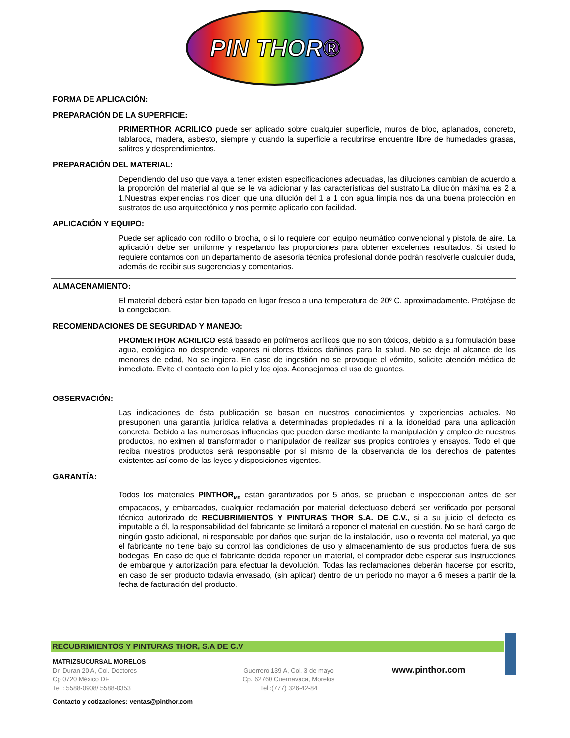PIN THOR®
FORMA DE APLICACIÓN:
PREPARACIÓN DE LA SUPERFICIE:
PRIMERTHOR ACRILICO puede ser aplicado sobre cualquier superficie, muros de bloc, aplanados, concreto, tablaroca, madera, asbesto, siempre y cuando la superficie a recubrirse encuentre libre de humedades grasas, salitres y desprendimientos.
PREPARACIÓN DEL MATERIAL:
Dependiendo del uso que vaya a tener existen especificaciones adecuadas, las diluciones cambian de acuerdo a la proporción del material al que se le va adicionar y las características del sustrato.La dilución máxima es 2 a 1.Nuestras experiencias nos dicen que una dilución del 1 a 1 con agua limpia nos da una buena protección en sustratos de uso arquitectónico y nos permite aplicarlo con facilidad.
APLICACIÓN Y EQUIPO:
Puede ser aplicado con rodillo o brocha, o si lo requiere con equipo neumático convencional y pistola de aire. La aplicación debe ser uniforme y respetando las proporciones para obtener excelentes resultados. Si usted lo requiere contamos con un departamento de asesoría técnica profesional donde podrán resolverle cualquier duda, además de recibir sus sugerencias y comentarios.
ALMACENAMIENTO:
El material deberá estar bien tapado en lugar fresco a una temperatura de 20º C. aproximadamente. Protéjase de la congelación.
RECOMENDACIONES DE SEGURIDAD Y MANEJO:
PROMERTHOR ACRILICO está basado en polímeros acrílicos que no son tóxicos, debido a su formulación base agua, ecológica no desprende vapores ni olores tóxicos dañinos para la salud. No se deje al alcance de los menores de edad, No se ingiera. En caso de ingestión no se provoque el vómito, solicite atención médica de inmediato. Evite el contacto con la piel y los ojos. Aconsejamos el uso de guantes.
OBSERVACIÓN:
Las indicaciones de ésta publicación se basan en nuestros conocimientos y experiencias actuales. No presuponen una garantía jurídica relativa a determinadas propiedades ni a la idoneidad para una aplicación concreta. Debido a las numerosas influencias que pueden darse mediante la manipulación y empleo de nuestros productos, no eximen al transformador o manipulador de realizar sus propios controles y ensayos. Todo el que reciba nuestros productos será responsable por sí mismo de la observancia de los derechos de patentes existentes así como de las leyes y disposiciones vigentes.
GARANTÍA:
Todos los materiales PINTHOR<sub>MR</sub> están garantizados por 5 años, se prueban e inspeccionan antes de ser empacados, y embarcados, cualquier reclamación por material defectuoso deberá ser verificado por personal técnico autorizado de RECUBRIMIENTOS Y PINTURAS THOR S.A. DE C.V., si a su juicio el defecto es imputable a él, la responsabilidad del fabricante se limitará a reponer el material en cuestión. No se hará cargo de ningún gasto adicional, ni responsable por daños que surjan de la instalación, uso o reventa del material, ya que el fabricante no tiene bajo su control las condiciones de uso y almacenamiento de sus productos fuera de sus bodegas. En caso de que el fabricante decida reponer un material, el comprador debe esperar sus instrucciones de embarque y autorización para efectuar la devolución. Todas las reclamaciones deberán hacerse por escrito, en caso de ser producto todavía envasado, (sin aplicar) dentro de un periodo no mayor a 6 meses a partir de la fecha de facturación del producto.
RECUBRIMIENTOS Y PINTURAS THOR, S.A DE C.V
MATRIZSUCURSAL MORELOS
Dr. Duran 20 A, Col. Doctores
Cp 0720 México DF
Tel : 5588-0908/ 5588-0353
Guerrero 139 A, Col. 3 de mayo
Cp. 62760 Cuernavaca, Morelos
Tel :(777) 326-42-84
www.pinthor.com
Contacto y cotizaciones: ventas@pinthor.com